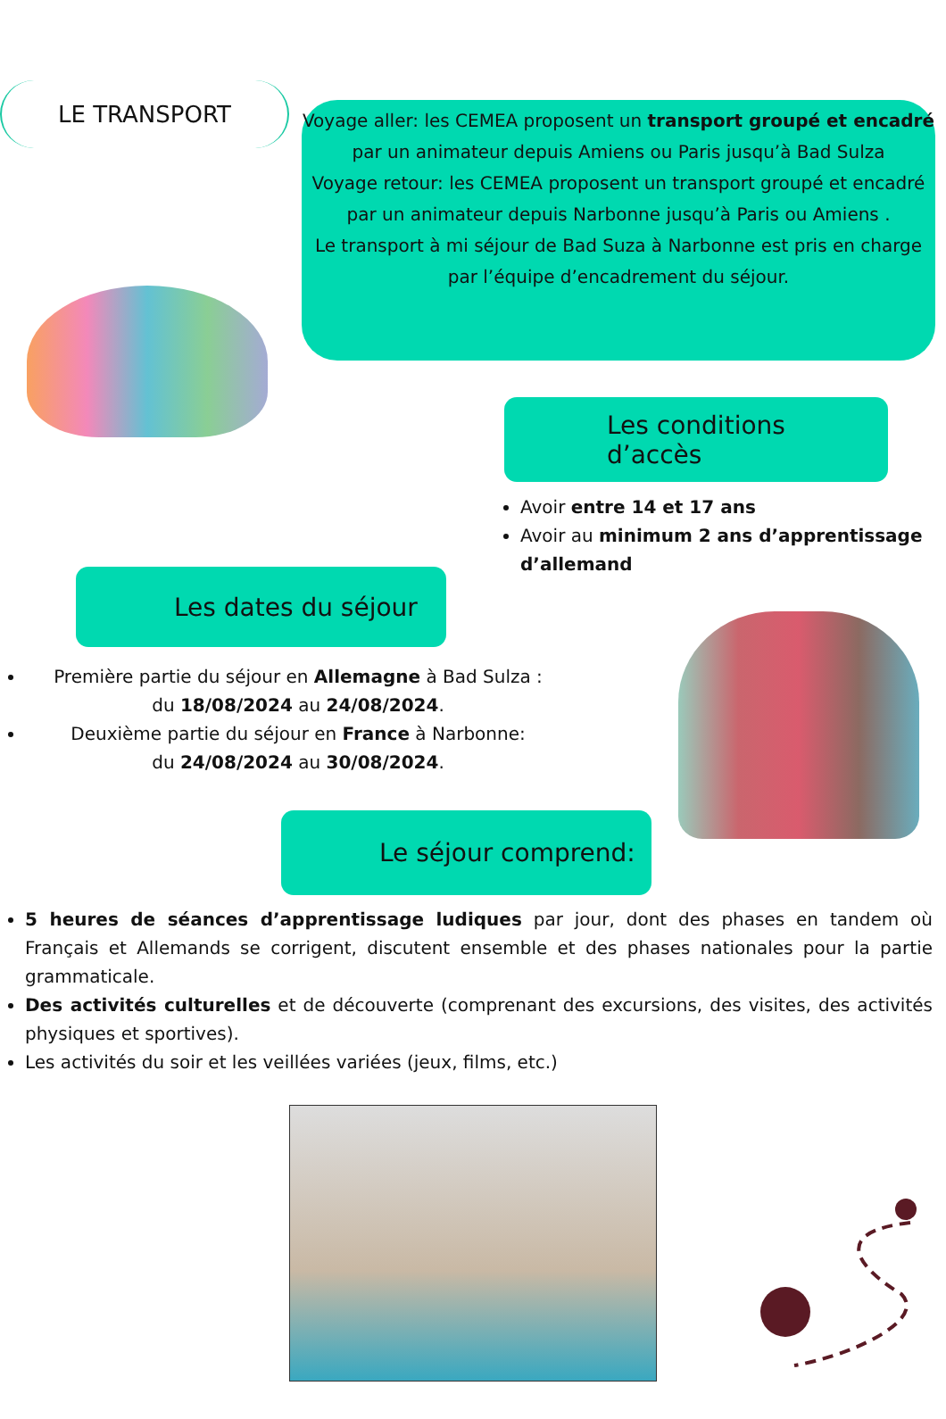LE TRANSPORT
Voyage aller: les CEMEA proposent un transport groupé et encadré par un animateur depuis Amiens ou Paris jusqu’à Bad Sulza
Voyage retour: les CEMEA proposent un transport groupé et encadré par un animateur depuis Narbonne jusqu’à Paris ou Amiens .
Le transport à mi séjour de Bad Suza à Narbonne est pris en charge par l’équipe d’encadrement du séjour.
Les conditions d’accès
Avoir entre 14 et 17 ans
Avoir au minimum 2 ans d’apprentissage d’allemand
Les dates du séjour
Première partie du séjour en Allemagne à Bad Sulza :
du 18/08/2024 au 24/08/2024.
Deuxième partie du séjour en France à Narbonne:
du 24/08/2024 au 30/08/2024.
Le séjour comprend:
5 heures de séances d’apprentissage ludiques par jour, dont des phases en tandem où Français et Allemands se corrigent, discutent ensemble et des phases nationales pour la partie grammaticale.
Des activités culturelles et de découverte (comprenant des excursions, des visites, des activités physiques et sportives).
Les activités du soir et les veillées variées (jeux, films, etc.)